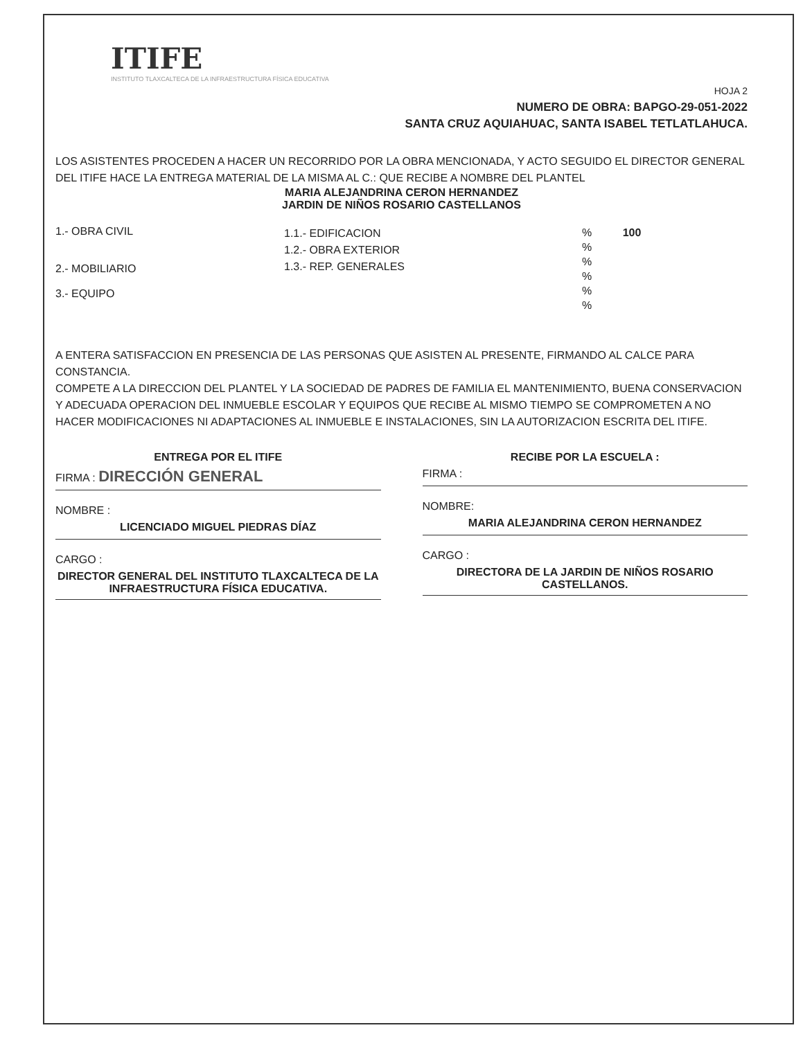ITIFE
INSTITUTO TLAXCALTECA DE LA INFRAESTRUCTURA FÍSICA EDUCATIVA
HOJA 2
NUMERO DE OBRA: BAPGO-29-051-2022
SANTA CRUZ AQUIAHUAC, SANTA ISABEL TETLATLAHUCA.
LOS ASISTENTES PROCEDEN A HACER UN RECORRIDO POR LA OBRA MENCIONADA, Y ACTO SEGUIDO EL DIRECTOR GENERAL DEL ITIFE HACE LA ENTREGA MATERIAL DE LA MISMA AL C.: QUE RECIBE A NOMBRE DEL PLANTEL
MARIA ALEJANDRINA CERON HERNANDEZ
JARDIN DE NIÑOS ROSARIO CASTELLANOS
1.- OBRA CIVIL
2.- MOBILIARIO
3.- EQUIPO
1.1.- EDIFICACION
1.2.- OBRA EXTERIOR
1.3.- REP. GENERALES
% 100
%
%
%
%
%
A ENTERA SATISFACCION EN PRESENCIA DE LAS PERSONAS QUE ASISTEN AL PRESENTE, FIRMANDO AL CALCE PARA CONSTANCIA.
COMPETE A LA DIRECCION DEL PLANTEL Y LA SOCIEDAD DE PADRES DE FAMILIA EL MANTENIMIENTO, BUENA CONSERVACION Y ADECUADA OPERACION DEL INMUEBLE ESCOLAR Y EQUIPOS QUE RECIBE AL MISMO TIEMPO SE COMPROMETEN A NO HACER MODIFICACIONES NI ADAPTACIONES AL INMUEBLE E INSTALACIONES, SIN LA AUTORIZACION ESCRITA DEL ITIFE.
ENTREGA POR EL ITIFE
FIRMA : DIRECCIÓN GENERAL
NOMBRE :
LICENCIADO MIGUEL PIEDRAS DÍAZ
CARGO :
DIRECTOR GENERAL DEL INSTITUTO TLAXCALTECA DE LA INFRAESTRUCTURA FÍSICA EDUCATIVA.
RECIBE POR LA ESCUELA :
FIRMA :
NOMBRE:
MARIA ALEJANDRINA CERON HERNANDEZ
CARGO :
DIRECTORA DE LA JARDIN DE NIÑOS ROSARIO CASTELLANOS.